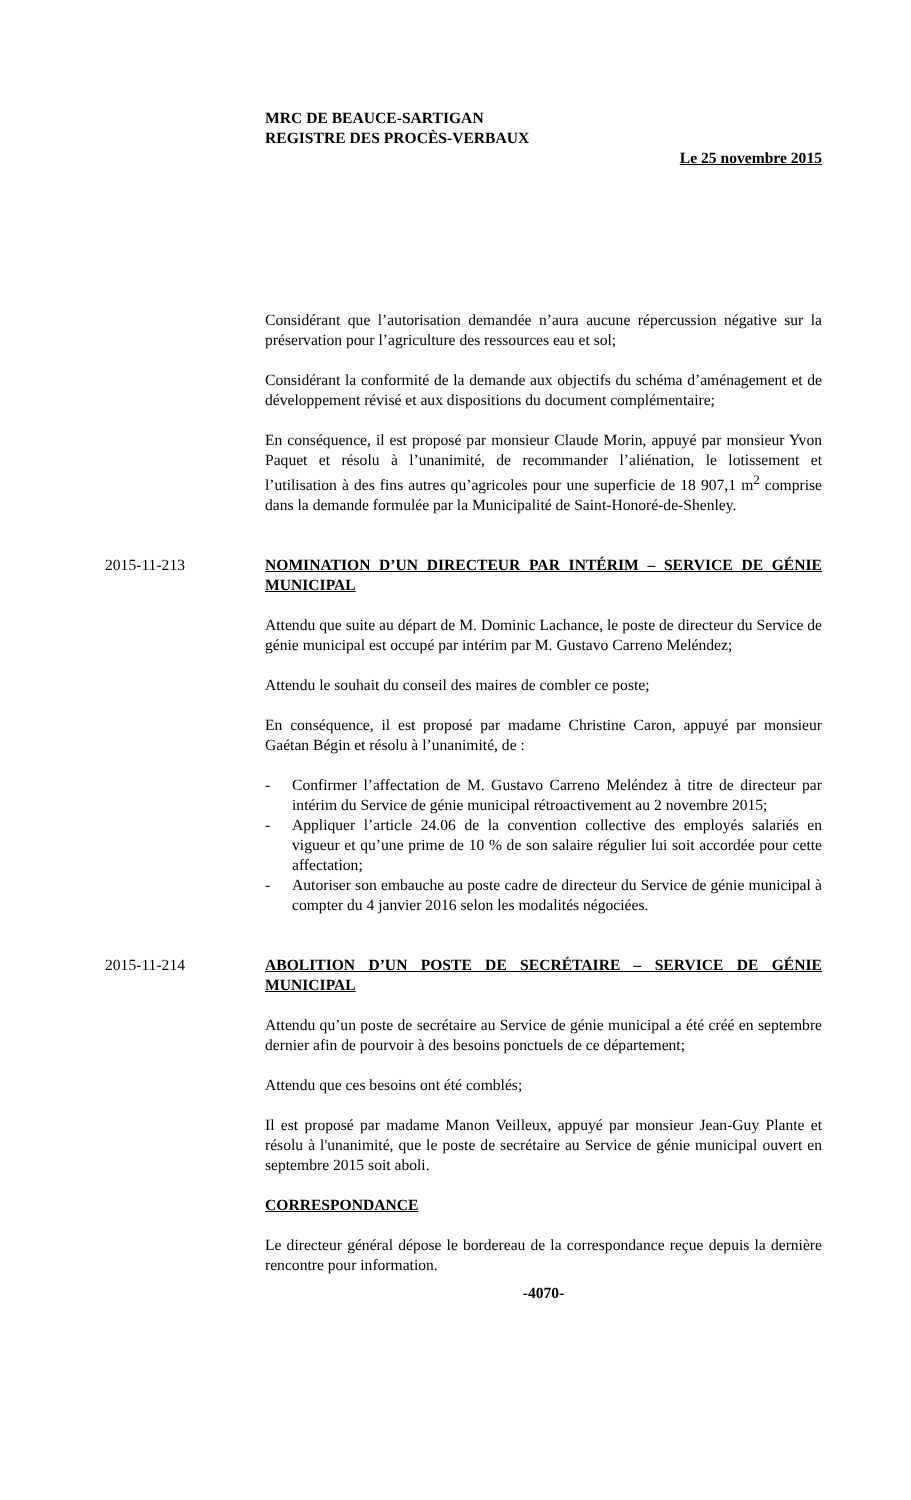MRC DE BEAUCE-SARTIGAN
REGISTRE DES PROCÈS-VERBAUX
Le 25 novembre 2015
Considérant que l’autorisation demandée n’aura aucune répercussion négative sur la préservation pour l’agriculture des ressources eau et sol;
Considérant la conformité de la demande aux objectifs du schéma d’aménagement et de développement révisé et aux dispositions du document complémentaire;
En conséquence, il est proposé par monsieur Claude Morin, appuyé par monsieur Yvon Paquet et résolu à l’unanimité, de recommander l’aliénation, le lotissement et l’utilisation à des fins autres qu’agricoles pour une superficie de 18 907,1 m<sup>2</sup> comprise dans la demande formulée par la Municipalité de Saint-Honoré-de-Shenley.
2015-11-213 NOMINATION D’UN DIRECTEUR PAR INTÉRIM – SERVICE DE GÉNIE MUNICIPAL
Attendu que suite au départ de M. Dominic Lachance, le poste de directeur du Service de génie municipal est occupé par intérim par M. Gustavo Carreno Meléndez;
Attendu le souhait du conseil des maires de combler ce poste;
En conséquence, il est proposé par madame Christine Caron, appuyé par monsieur Gaétan Bégin et résolu à l’unanimité, de :
- Confirmer l’affectation de M. Gustavo Carreno Meléndez à titre de directeur par intérim du Service de génie municipal rétroactivement au 2 novembre 2015;
- Appliquer l’article 24.06 de la convention collective des employés salariés en vigueur et qu’une prime de 10 % de son salaire régulier lui soit accordée pour cette affectation;
- Autoriser son embauche au poste cadre de directeur du Service de génie municipal à compter du 4 janvier 2016 selon les modalités négociées.
2015-11-214 ABOLITION D’UN POSTE DE SECRÉTAIRE – SERVICE DE GÉNIE MUNICIPAL
Attendu qu’un poste de secrétaire au Service de génie municipal a été créé en septembre dernier afin de pourvoir à des besoins ponctuels de ce département;
Attendu que ces besoins ont été comblés;
Il est proposé par madame Manon Veilleux, appuyé par monsieur Jean-Guy Plante et résolu à l'unanimité, que le poste de secrétaire au Service de génie municipal ouvert en septembre 2015 soit aboli.
CORRESPONDANCE
Le directeur général dépose le bordereau de la correspondance reçue depuis la dernière rencontre pour information.
-4070-